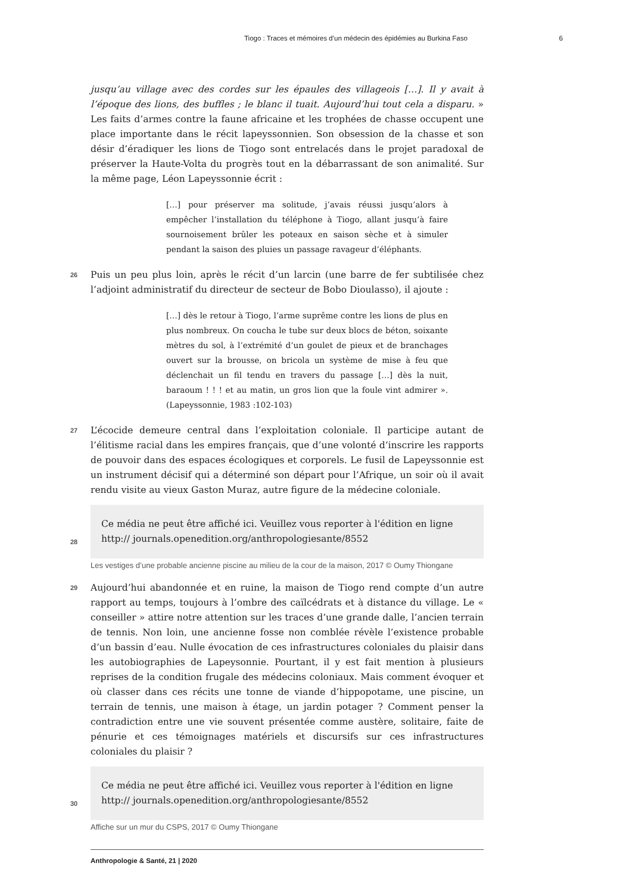Tiogo : Traces et mémoires d’un médecin des épidémies au Burkina Faso 6
jusqu’au village avec des cordes sur les épaules des villageois […]. Il y avait à l’époque des lions, des buffles ; le blanc il tuait. Aujourd’hui tout cela a disparu. » Les faits d’armes contre la faune africaine et les trophées de chasse occupent une place importante dans le récit lapeyssonnien. Son obsession de la chasse et son désir d’éradiquer les lions de Tiogo sont entrelacés dans le projet paradoxal de préserver la Haute-Volta du progrès tout en la débarrassant de son animalité. Sur la même page, Léon Lapeyssonnie écrit :
[…] pour préserver ma solitude, j’avais réussi jusqu’alors à empêcher l’installation du téléphone à Tiogo, allant jusqu’à faire sournoisement brûler les poteaux en saison sèche et à simuler pendant la saison des pluies un passage ravageur d’éléphants.
26 Puis un peu plus loin, après le récit d’un larcin (une barre de fer subtilisée chez l’adjoint administratif du directeur de secteur de Bobo Dioulasso), il ajoute :
[…] dès le retour à Tiogo, l’arme suprême contre les lions de plus en plus nombreux. On coucha le tube sur deux blocs de béton, soixante mètres du sol, à l’extrémité d’un goulet de pieux et de branchages ouvert sur la brousse, on bricola un système de mise à feu que déclenchait un fil tendu en travers du passage […] dès la nuit, baraoum ! ! ! et au matin, un gros lion que la foule vint admirer ». (Lapeyssonnie, 1983 :102-103)
27 L’écocide demeure central dans l’exploitation coloniale. Il participe autant de l’élitisme racial dans les empires français, que d’une volonté d’inscrire les rapports de pouvoir dans des espaces écologiques et corporels. Le fusil de Lapeyssonnie est un instrument décisif qui a déterminé son départ pour l’Afrique, un soir où il avait rendu visite au vieux Gaston Muraz, autre figure de la médecine coloniale.
28
Ce média ne peut être affiché ici. Veuillez vous reporter à l'édition en ligne http:// journals.openedition.org/anthropologiesante/8552
Les vestiges d’une probable ancienne piscine au milieu de la cour de la maison, 2017 © Oumy Thiongane
29 Aujourd’hui abandonnée et en ruine, la maison de Tiogo rend compte d’un autre rapport au temps, toujours à l’ombre des caïlcédrats et à distance du village. Le « conseiller » attire notre attention sur les traces d’une grande dalle, l’ancien terrain de tennis. Non loin, une ancienne fosse non comblée révèle l’existence probable d’un bassin d’eau. Nulle évocation de ces infrastructures coloniales du plaisir dans les autobiographies de Lapeysonnie. Pourtant, il y est fait mention à plusieurs reprises de la condition frugale des médecins coloniaux. Mais comment évoquer et où classer dans ces récits une tonne de viande d’hippopotame, une piscine, un terrain de tennis, une maison à étage, un jardin potager ? Comment penser la contradiction entre une vie souvent présentée comme austère, solitaire, faite de pénurie et ces témoignages matériels et discursifs sur ces infrastructures coloniales du plaisir ?
30
Ce média ne peut être affiché ici. Veuillez vous reporter à l'édition en ligne http:// journals.openedition.org/anthropologiesante/8552
Affiche sur un mur du CSPS, 2017 © Oumy Thiongane
Anthropologie & Santé, 21 | 2020